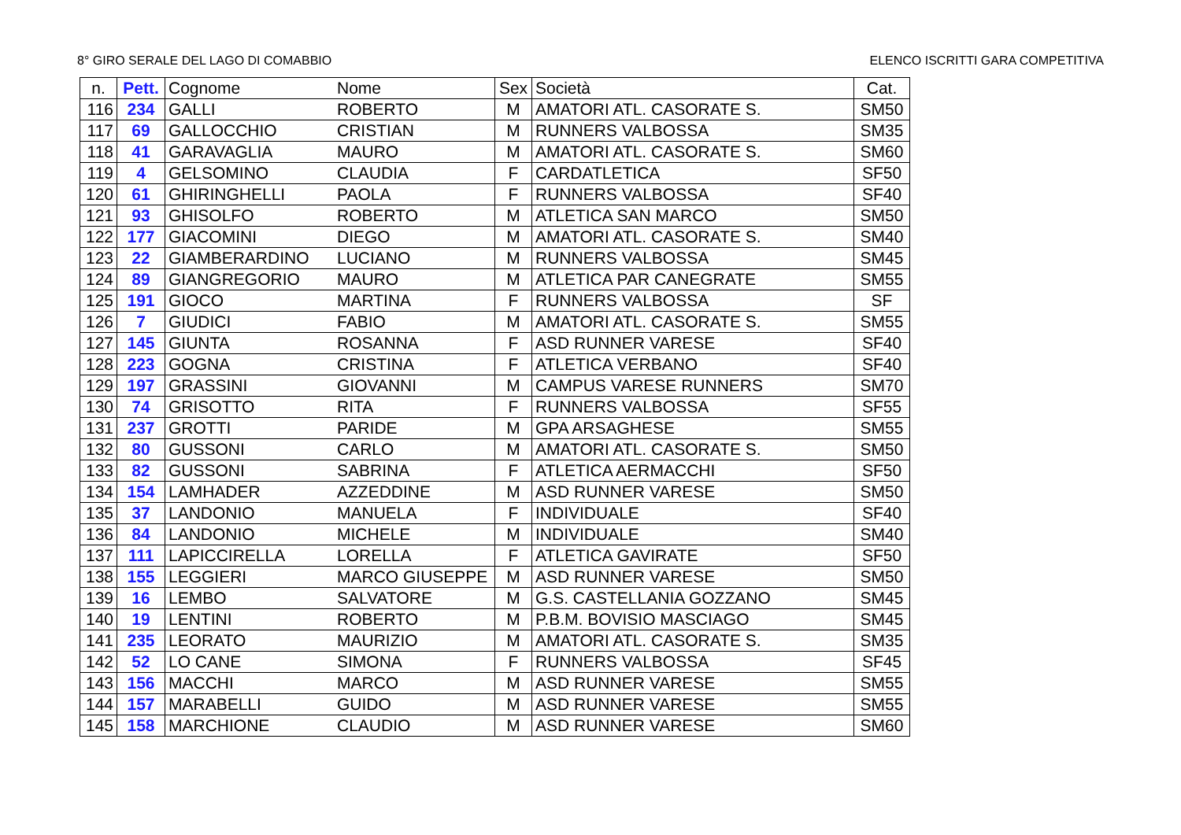8° GIRO SERALE DEL LAGO DI COMABBIO ELENCO ISCRITTI GARA COMPETITIVA
| n. | Pett. | Cognome | Nome | Sex | Società | Cat. |
| --- | --- | --- | --- | --- | --- | --- |
| 116 | 234 | GALLI | ROBERTO | M | AMATORI ATL. CASORATE S. | SM50 |
| 117 | 69 | GALLOCCHIO | CRISTIAN | M | RUNNERS VALBOSSA | SM35 |
| 118 | 41 | GARAVAGLIA | MAURO | M | AMATORI ATL. CASORATE S. | SM60 |
| 119 | 4 | GELSOMINO | CLAUDIA | F | CARDATLETICA | SF50 |
| 120 | 61 | GHIRINGHELLI | PAOLA | F | RUNNERS VALBOSSA | SF40 |
| 121 | 93 | GHISOLFO | ROBERTO | M | ATLETICA SAN MARCO | SM50 |
| 122 | 177 | GIACOMINI | DIEGO | M | AMATORI ATL. CASORATE S. | SM40 |
| 123 | 22 | GIAMBERARDINO | LUCIANO | M | RUNNERS VALBOSSA | SM45 |
| 124 | 89 | GIANGREGORIO | MAURO | M | ATLETICA PAR CANEGRATE | SM55 |
| 125 | 191 | GIOCO | MARTINA | F | RUNNERS VALBOSSA | SF |
| 126 | 7 | GIUDICI | FABIO | M | AMATORI ATL. CASORATE S. | SM55 |
| 127 | 145 | GIUNTA | ROSANNA | F | ASD RUNNER VARESE | SF40 |
| 128 | 223 | GOGNA | CRISTINA | F | ATLETICA VERBANO | SF40 |
| 129 | 197 | GRASSINI | GIOVANNI | M | CAMPUS VARESE RUNNERS | SM70 |
| 130 | 74 | GRISOTTO | RITA | F | RUNNERS VALBOSSA | SF55 |
| 131 | 237 | GROTTI | PARIDE | M | GPA ARSAGHESE | SM55 |
| 132 | 80 | GUSSONI | CARLO | M | AMATORI ATL. CASORATE S. | SM50 |
| 133 | 82 | GUSSONI | SABRINA | F | ATLETICA AERMACCHI | SF50 |
| 134 | 154 | LAMHADER | AZZEDDINE | M | ASD RUNNER VARESE | SM50 |
| 135 | 37 | LANDONIO | MANUELA | F | INDIVIDUALE | SF40 |
| 136 | 84 | LANDONIO | MICHELE | M | INDIVIDUALE | SM40 |
| 137 | 111 | LAPICCIRELLA | LORELLA | F | ATLETICA GAVIRATE | SF50 |
| 138 | 155 | LEGGIERI | MARCO GIUSEPPE | M | ASD RUNNER VARESE | SM50 |
| 139 | 16 | LEMBO | SALVATORE | M | G.S. CASTELLANIA GOZZANO | SM45 |
| 140 | 19 | LENTINI | ROBERTO | M | P.B.M. BOVISIO MASCIAGO | SM45 |
| 141 | 235 | LEORATO | MAURIZIO | M | AMATORI ATL. CASORATE S. | SM35 |
| 142 | 52 | LO CANE | SIMONA | F | RUNNERS VALBOSSA | SF45 |
| 143 | 156 | MACCHI | MARCO | M | ASD RUNNER VARESE | SM55 |
| 144 | 157 | MARABELLI | GUIDO | M | ASD RUNNER VARESE | SM55 |
| 145 | 158 | MARCHIONE | CLAUDIO | M | ASD RUNNER VARESE | SM60 |